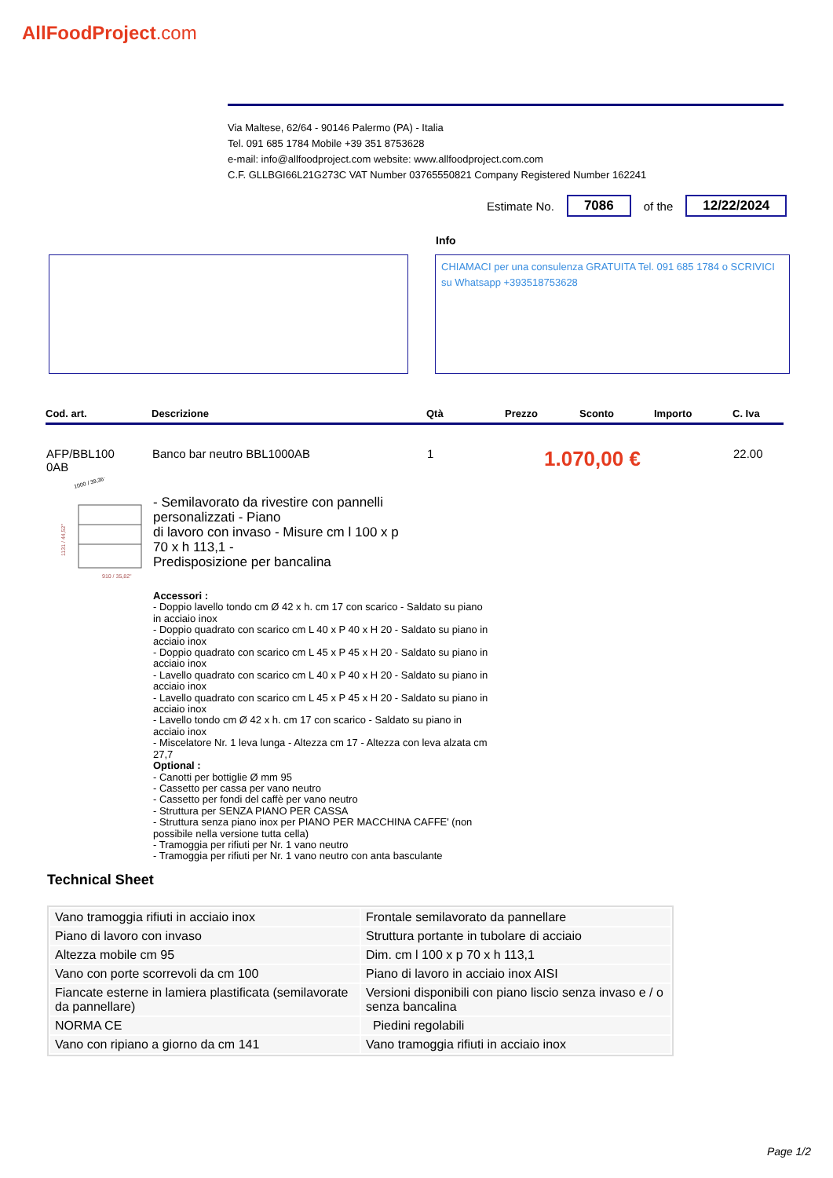AllFoodProject.com
Via Maltese, 62/64 - 90146 Palermo (PA) - Italia
Tel. 091 685 1784 Mobile +39 351 8753628
e-mail: info@allfoodproject.com website: www.allfoodproject.com.com
C.F. GLLBGI66L21G273C VAT Number 03765550821 Company Registered Number 162241
Estimate No. 7086 of the 12/22/2024
Info
CHIAMACI per una consulenza GRATUITA Tel. 091 685 1784 o SCRIVICI su Whatsapp +393518753628
| Cod. art. | Descrizione | Qtà | Prezzo | Sconto | Importo | C. Iva |
| --- | --- | --- | --- | --- | --- | --- |
| AFP/BBL100 0AB | Banco bar neutro BBL1000AB | 1 | 1.070,00 € | | | 22.00 |
1000 / 39,36"
1131 / 44,52"
910 / 35,82"
- Semilavorato da rivestire con pannelli personalizzati - Piano
di lavoro con invaso - Misure cm l 100 x p 70 x h 113,1 -
Predisposizione per bancalina
Accessori :
- Doppio lavello tondo cm Ø 42 x h. cm 17 con scarico - Saldato su piano in acciaio inox
- Doppio quadrato con scarico cm L 40 x P 40 x H 20 - Saldato su piano in acciaio inox
- Doppio quadrato con scarico cm L 45 x P 45 x H 20 - Saldato su piano in acciaio inox
- Lavello quadrato con scarico cm L 40 x P 40 x H 20 - Saldato su piano in acciaio inox
- Lavello quadrato con scarico cm L 45 x P 45 x H 20 - Saldato su piano in acciaio inox
- Lavello tondo cm Ø 42 x h. cm 17 con scarico - Saldato su piano in acciaio inox
- Miscelatore Nr. 1 leva lunga - Altezza cm 17 - Altezza con leva alzata cm 27,7
Optional :
- Canotti per bottiglie Ø mm 95
- Cassetto per cassa per vano neutro
- Cassetto per fondi del caffè per vano neutro
- Struttura per SENZA PIANO PER CASSA
- Struttura senza piano inox per PIANO PER MACCHINA CAFFE' (non possibile nella versione tutta cella)
- Tramoggia per rifiuti per Nr. 1 vano neutro
- Tramoggia per rifiuti per Nr. 1 vano neutro con anta basculante
Technical Sheet
| Vano tramoggia rifiuti in acciaio inox | Frontale semilavorato da pannellare |
| Piano di lavoro con invaso | Struttura portante in tubolare di acciaio |
| Altezza mobile cm 95 | Dim. cm l 100 x p 70 x h 113,1 |
| Vano con porte scorrevoli da cm 100 | Piano di lavoro in acciaio inox AISI |
| Fiancate esterne in lamiera plastificata (semilavorate da pannellare) | Versioni disponibili con piano liscio senza invaso e / o senza bancalina |
| NORMA CE | Piedini regolabili |
| Vano con ripiano a giorno da cm 141 | Vano tramoggia rifiuti in acciaio inox |
Page 1/2